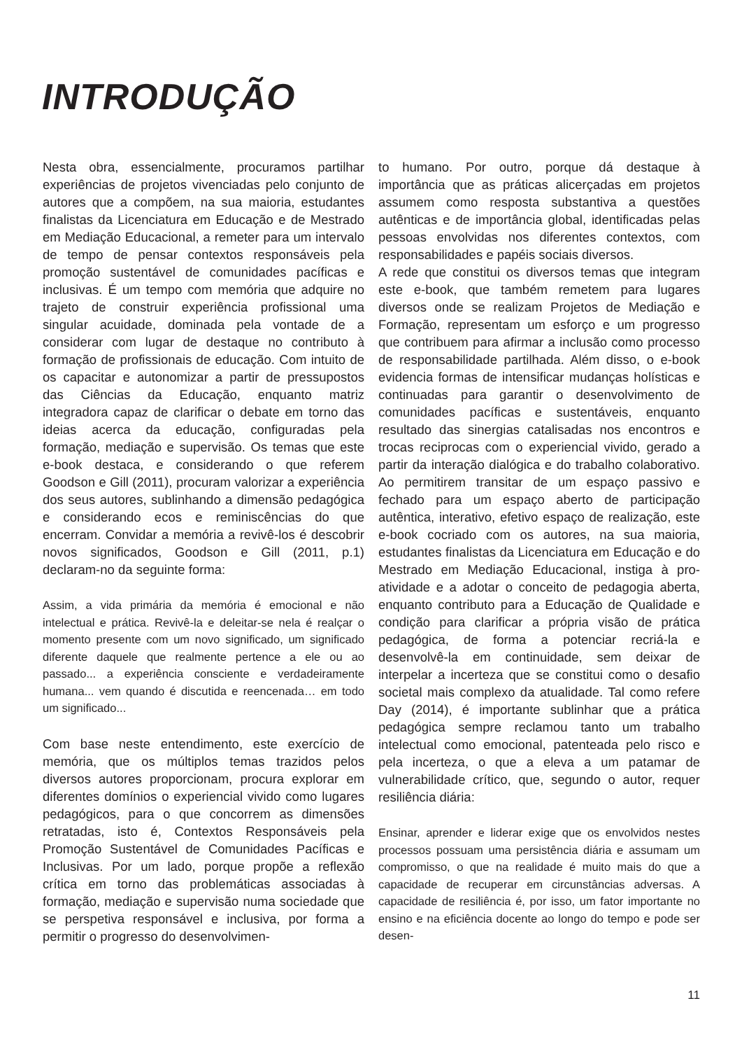INTRODUÇÃO
Nesta obra, essencialmente, procuramos partilhar experiências de projetos vivenciadas pelo conjunto de autores que a compõem, na sua maioria, estudantes finalistas da Licenciatura em Educação e de Mestrado em Mediação Educacional, a remeter para um intervalo de tempo de pensar contextos responsáveis pela promoção sustentável de comunidades pacíficas e inclusivas. É um tempo com memória que adquire no trajeto de construir experiência profissional uma singular acuidade, dominada pela vontade de a considerar com lugar de destaque no contributo à formação de profissionais de educação. Com intuito de os capacitar e autonomizar a partir de pressupostos das Ciências da Educação, enquanto matriz integradora capaz de clarificar o debate em torno das ideias acerca da educação, configuradas pela formação, mediação e supervisão. Os temas que este e-book destaca, e considerando o que referem Goodson e Gill (2011), procuram valorizar a experiência dos seus autores, sublinhando a dimensão pedagógica e considerando ecos e reminiscências do que encerram. Convidar a memória a revivê-los é descobrir novos significados, Goodson e Gill (2011, p.1) declaram-no da seguinte forma:
Assim, a vida primária da memória é emocional e não intelectual e prática. Revivê-la e deleitar-se nela é realçar o momento presente com um novo significado, um significado diferente daquele que realmente pertence a ele ou ao passado... a experiência consciente e verdadeiramente humana... vem quando é discutida e reencenada… em todo um significado...
Com base neste entendimento, este exercício de memória, que os múltiplos temas trazidos pelos diversos autores proporcionam, procura explorar em diferentes domínios o experiencial vivido como lugares pedagógicos, para o que concorrem as dimensões retratadas, isto é, Contextos Responsáveis pela Promoção Sustentável de Comunidades Pacíficas e Inclusivas. Por um lado, porque propõe a reflexão crítica em torno das problemáticas associadas à formação, mediação e supervisão numa sociedade que se perspetiva responsável e inclusiva, por forma a permitir o progresso do desenvolvimen-
to humano. Por outro, porque dá destaque à importância que as práticas alicerçadas em projetos assumem como resposta substantiva a questões autênticas e de importância global, identificadas pelas pessoas envolvidas nos diferentes contextos, com responsabilidades e papéis sociais diversos.
A rede que constitui os diversos temas que integram este e-book, que também remetem para lugares diversos onde se realizam Projetos de Mediação e Formação, representam um esforço e um progresso que contribuem para afirmar a inclusão como processo de responsabilidade partilhada. Além disso, o e-book evidencia formas de intensificar mudanças holísticas e continuadas para garantir o desenvolvimento de comunidades pacíficas e sustentáveis, enquanto resultado das sinergias catalisadas nos encontros e trocas reciprocas com o experiencial vivido, gerado a partir da interação dialógica e do trabalho colaborativo. Ao permitirem transitar de um espaço passivo e fechado para um espaço aberto de participação autêntica, interativo, efetivo espaço de realização, este e-book cocriado com os autores, na sua maioria, estudantes finalistas da Licenciatura em Educação e do Mestrado em Mediação Educacional, instiga à pro-atividade e a adotar o conceito de pedagogia aberta, enquanto contributo para a Educação de Qualidade e condição para clarificar a própria visão de prática pedagógica, de forma a potenciar recriá-la e desenvolvê-la em continuidade, sem deixar de interpelar a incerteza que se constitui como o desafio societal mais complexo da atualidade. Tal como refere Day (2014), é importante sublinhar que a prática pedagógica sempre reclamou tanto um trabalho intelectual como emocional, patenteada pelo risco e pela incerteza, o que a eleva a um patamar de vulnerabilidade crítico, que, segundo o autor, requer resiliência diária:
Ensinar, aprender e liderar exige que os envolvidos nestes processos possuam uma persistência diária e assumam um compromisso, o que na realidade é muito mais do que a capacidade de recuperar em circunstâncias adversas. A capacidade de resiliência é, por isso, um fator importante no ensino e na eficiência docente ao longo do tempo e pode ser desen-
11